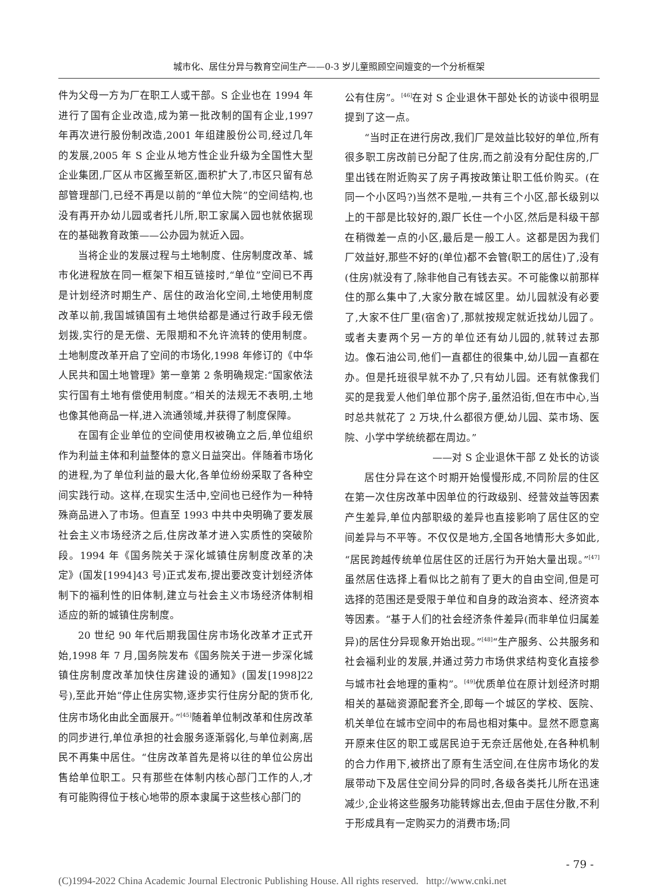城市化、居住分异与教育空间生产——0-3 岁儿童照顾空间嬗变的一个分析框架
件为父母一方为厂在职工人或干部。S 企业也在 1994 年进行了国有企业改造,成为第一批改制的国有企业,1997 年再次进行股份制改造,2001 年组建股份公司,经过几年的发展,2005 年 S 企业从地方性企业升级为全国性大型企业集团,厂区从市区搬至新区,面积扩大了,市区只留有总部管理部门,已经不再是以前的“单位大院”的空间结构,也没有再开办幼儿园或者托儿所,职工家属入园也就依据现在的基础教育政策——公办园为就近入园。
当将企业的发展过程与土地制度、住房制度改革、城市化进程放在同一框架下相互链接时,“单位”空间已不再是计划经济时期生产、居住的政治化空间,土地使用制度改革以前,我国城镇国有土地供给都是通过行政手段无偿划拨,实行的是无偿、无限期和不允许流转的使用制度。土地制度改革开启了空间的市场化,1998 年修订的《中华人民共和国土地管理》第一章第 2 条明确规定:“国家依法实行国有土地有偿使用制度。”相关的法规无不表明,土地也像其他商品一样,进入流通领域,并获得了制度保障。
在国有企业单位的空间使用权被确立之后,单位组织作为利益主体和利益整体的意义日益突出。伴随着市场化的进程,为了单位利益的最大化,各单位纷纷采取了各种空间实践行动。这样,在现实生活中,空间也已经作为一种特殊商品进入了市场。但直至 1993 中共中央明确了要发展社会主义市场经济之后,住房改革才进入实质性的突破阶段。1994 年《国务院关于深化城镇住房制度改革的决定》(国发[1994]43 号)正式发布,提出要改变计划经济体制下的福利性的旧体制,建立与社会主义市场经济体制相适应的新的城镇住房制度。
20 世纪 90 年代后期我国住房市场化改革才正式开始,1998 年 7 月,国务院发布《国务院关于进一步深化城镇住房制度改革加快住房建设的通知》(国发[1998]22 号),至此开始“停止住房实物,逐步实行住房分配的货币化,住房市场化由此全面展开。”<sup>[45]</sup>随着单位制改革和住房改革的同步进行,单位承担的社会服务逐渐弱化,与单位剥离,居民不再集中居住。“住房改革首先是将以往的单位公房出售给单位职工。只有那些在体制内核心部门工作的人,才有可能购得位于核心地带的原本隶属于这些核心部门的
公有住房”。<sup>[46]</sup>在对 S 企业退休干部处长的访谈中很明显提到了这一点。
“当时正在进行房改,我们厂是效益比较好的单位,所有很多职工房改前已分配了住房,而之前没有分配住房的,厂里出钱在附近购买了房子再按政策让职工低价购买。(在同一个小区吗?)当然不是啦,一共有三个小区,部长级别以上的干部是比较好的,跟厂长住一个小区,然后是科级干部在稍微差一点的小区,最后是一般工人。这都是因为我们厂效益好,那些不好的(单位)都不会管(职工的居住)了,没有(住房)就没有了,除非他自己有钱去买。不可能像以前那样住的那么集中了,大家分散在城区里。幼儿园就没有必要了,大家不住厂里(宿舍)了,那就按规定就近找幼儿园了。或者夫妻两个另一方的单位还有幼儿园的,就转过去那边。像石油公司,他们一直都住的很集中,幼儿园一直都在办。但是托班很早就不办了,只有幼儿园。还有就像我们买的是我爱人他们单位那个房子,虽然沿街,但在市中心,当时总共就花了 2 万块,什么都很方便,幼儿园、菜市场、医院、小学中学统统都在周边。”
——对 S 企业退休干部 Z 处长的访谈
居住分异在这个时期开始慢慢形成,不同阶层的住区在第一次住房改革中因单位的行政级别、经营效益等因素产生差异,单位内部职级的差异也直接影响了居住区的空间差异与不平等。不仅仅是地方,全国各地情形大多如此,“居民跨越传统单位居住区的迁居行为开始大量出现。”<sup>[47]</sup>虽然居住选择上看似比之前有了更大的自由空间,但是可选择的范围还是受限于单位和自身的政治资本、经济资本等因素。“基于人们的社会经济条件差异(而非单位归属差异)的居住分异现象开始出现。”<sup>[48]</sup>“生产服务、公共服务和社会福利业的发展,并通过劳力市场供求结构变化直接参与城市社会地理的重构”。<sup>[49]</sup>优质单位在原计划经济时期相关的基础资源配套齐全,即每一个城区的学校、医院、机关单位在城市空间中的布局也相对集中。显然不愿意离开原来住区的职工或居民迫于无奈迁居他处,在各种机制的合力作用下,被挤出了原有生活空间,在住房市场化的发展带动下及居住空间分异的同时,各级各类托儿所在迅速减少,企业将这些服务功能转嫁出去,但由于居住分散,不利于形成具有一定购买力的消费市场;同
- 79 -
(C)1994-2022 China Academic Journal Electronic Publishing House. All rights reserved. http://www.cnki.net